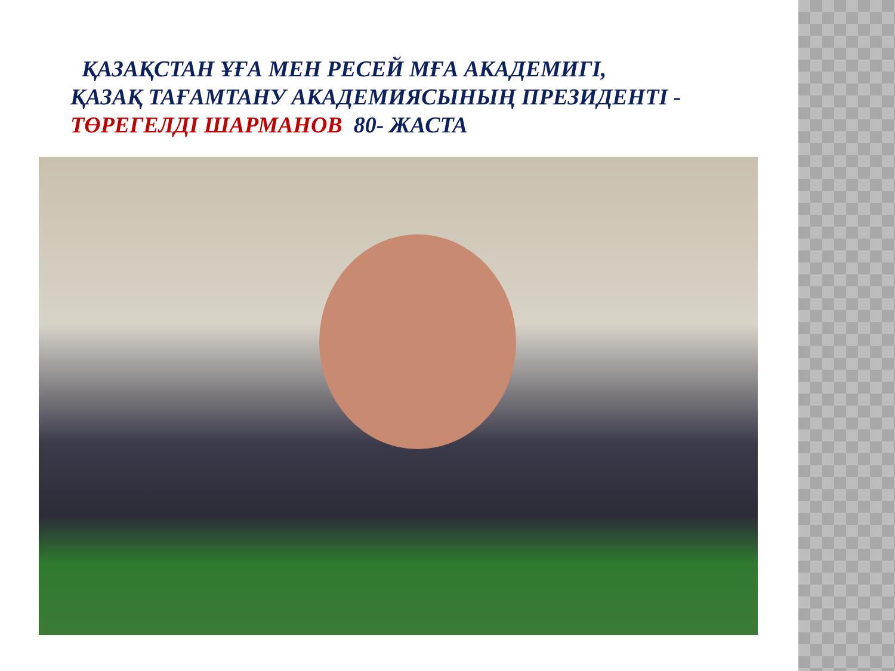ҚАЗАҚСТАН ҰҒА МЕН РЕСЕЙ МҒА АКАДЕМИГІ,
ҚАЗАҚ ТАҒАМТАНУ АКАДЕМИЯСЫНЫҢ ПРЕЗИДЕНТІ -
ТӨРЕГЕЛДІ ШАРМАНОВ 80- ЖАСТА